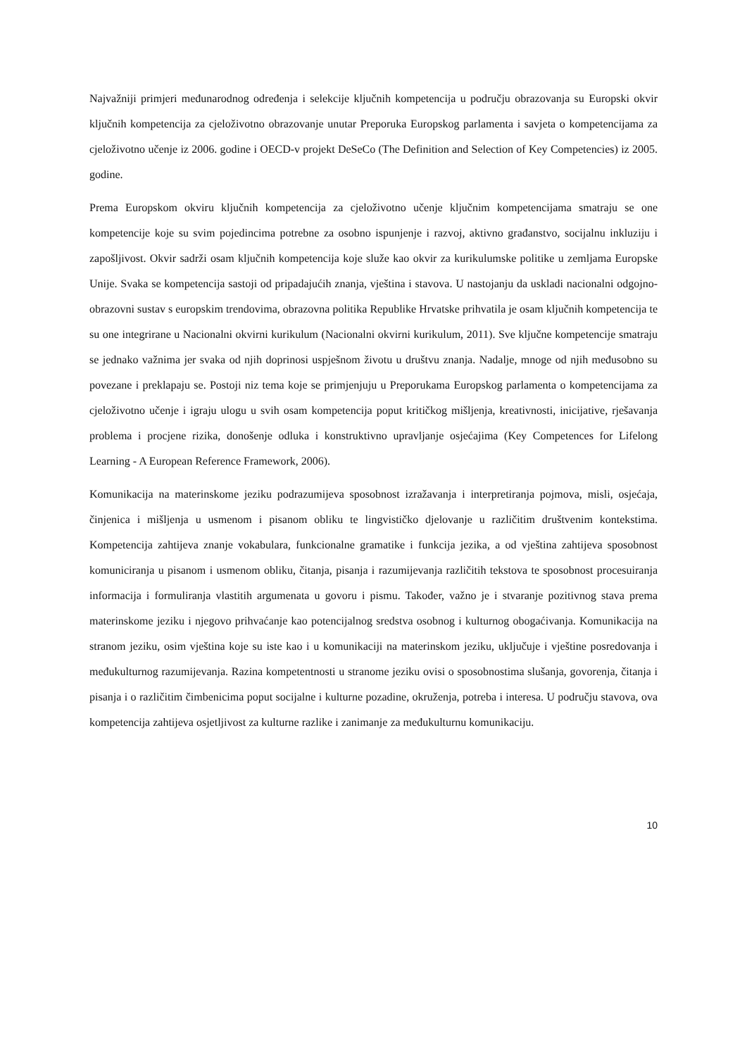Najvažniji primjeri međunarodnog određenja i selekcije ključnih kompetencija u području obrazovanja su Europski okvir ključnih kompetencija za cjeloživotno obrazovanje unutar Preporuka Europskog parlamenta i savjeta o kompetencijama za cjeloživotno učenje iz 2006. godine i OECD-v projekt DeSeCo (The Definition and Selection of Key Competencies) iz 2005. godine.
Prema Europskom okviru ključnih kompetencija za cjeloživotno učenje ključnim kompetencijama smatraju se one kompetencije koje su svim pojedincima potrebne za osobno ispunjenje i razvoj, aktivno građanstvo, socijalnu inkluziju i zapošljivost. Okvir sadrži osam ključnih kompetencija koje služe kao okvir za kurikulumske politike u zemljama Europske Unije. Svaka se kompetencija sastoji od pripadajućih znanja, vještina i stavova. U nastojanju da uskladi nacionalni odgojno-obrazovni sustav s europskim trendovima, obrazovna politika Republike Hrvatske prihvatila je osam ključnih kompetencija te su one integrirane u Nacionalni okvirni kurikulum (Nacionalni okvirni kurikulum, 2011). Sve ključne kompetencije smatraju se jednako važnima jer svaka od njih doprinosi uspješnom životu u društvu znanja. Nadalje, mnoge od njih međusobno su povezane i preklapaju se. Postoji niz tema koje se primjenjuju u Preporukama Europskog parlamenta o kompetencijama za cjeloživotno učenje i igraju ulogu u svih osam kompetencija poput kritičkog mišljenja, kreativnosti, inicijative, rješavanja problema i procjene rizika, donošenje odluka i konstruktivno upravljanje osjećajima (Key Competences for Lifelong Learning - A European Reference Framework, 2006).
Komunikacija na materinskome jeziku podrazumijeva sposobnost izražavanja i interpretiranja pojmova, misli, osjećaja, činjenica i mišljenja u usmenom i pisanom obliku te lingvističko djelovanje u različitim društvenim kontekstima. Kompetencija zahtijeva znanje vokabulara, funkcionalne gramatike i funkcija jezika, a od vještina zahtijeva sposobnost komuniciranja u pisanom i usmenom obliku, čitanja, pisanja i razumijevanja različitih tekstova te sposobnost procesuiranja informacija i formuliranja vlastitih argumenata u govoru i pismu. Također, važno je i stvaranje pozitivnog stava prema materinskome jeziku i njegovo prihvaćanje kao potencijalnog sredstva osobnog i kulturnog obogaćivanja. Komunikacija na stranom jeziku, osim vještina koje su iste kao i u komunikaciji na materinskom jeziku, uključuje i vještine posredovanja i međukulturnog razumijevanja. Razina kompetentnosti u stranome jeziku ovisi o sposobnostima slušanja, govorenja, čitanja i pisanja i o različitim čimbenicima poput socijalne i kulturne pozadine, okruženja, potreba i interesa. U području stavova, ova kompetencija zahtijeva osjetljivost za kulturne razlike i zanimanje za međukulturnu komunikaciju.
10